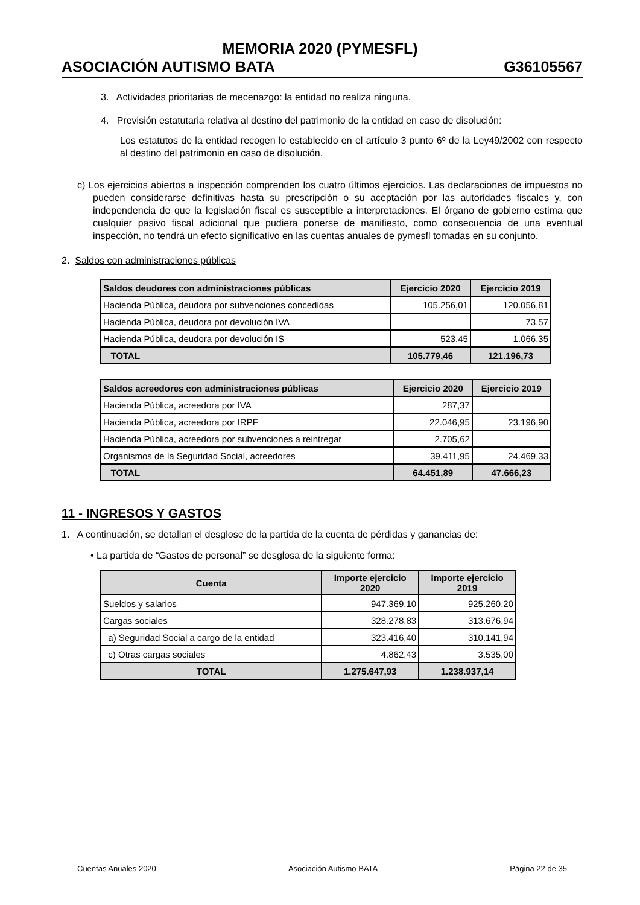MEMORIA 2020 (PYMESFL)
ASOCIACIÓN AUTISMO BATA G36105567
3. Actividades prioritarias de mecenazgo: la entidad no realiza ninguna.
4. Previsión estatutaria relativa al destino del patrimonio de la entidad en caso de disolución:
Los estatutos de la entidad recogen lo establecido en el artículo 3 punto 6º de la Ley49/2002 con respecto al destino del patrimonio en caso de disolución.
c) Los ejercicios abiertos a inspección comprenden los cuatro últimos ejercicios. Las declaraciones de impuestos no pueden considerarse definitivas hasta su prescripción o su aceptación por las autoridades fiscales y, con independencia de que la legislación fiscal es susceptible a interpretaciones. El órgano de gobierno estima que cualquier pasivo fiscal adicional que pudiera ponerse de manifiesto, como consecuencia de una eventual inspección, no tendrá un efecto significativo en las cuentas anuales de pymesfl tomadas en su conjunto.
2. Saldos con administraciones públicas
| Saldos deudores con administraciones públicas | Ejercicio 2020 | Ejercicio 2019 |
| --- | --- | --- |
| Hacienda Pública, deudora por subvenciones concedidas | 105.256,01 | 120.056,81 |
| Hacienda Pública, deudora por devolución IVA | | 73,57 |
| Hacienda Pública, deudora por devolución IS | 523,45 | 1.066,35 |
| TOTAL | 105.779,46 | 121.196,73 |
| Saldos acreedores con administraciones públicas | Ejercicio 2020 | Ejercicio 2019 |
| --- | --- | --- |
| Hacienda Pública, acreedora por IVA | 287,37 | |
| Hacienda Pública, acreedora por IRPF | 22.046,95 | 23.196,90 |
| Hacienda Pública, acreedora por subvenciones a reintregar | 2.705,62 | |
| Organismos de la Seguridad Social, acreedores | 39.411,95 | 24.469,33 |
| TOTAL | 64.451,89 | 47.666,23 |
11 - INGRESOS Y GASTOS
1. A continuación, se detallan el desglose de la partida de la cuenta de pérdidas y ganancias de:
• La partida de “Gastos de personal” se desglosa de la siguiente forma:
| Cuenta | Importe ejercicio 2020 | Importe ejercicio 2019 |
| --- | --- | --- |
| Sueldos y salarios | 947.369,10 | 925.260,20 |
| Cargas sociales | 328.278,83 | 313.676,94 |
| a) Seguridad Social a cargo de la entidad | 323.416,40 | 310.141,94 |
| c) Otras cargas sociales | 4.862,43 | 3.535,00 |
| TOTAL | 1.275.647,93 | 1.238.937,14 |
Cuentas Anuales 2020 Asociación Autismo BATA Página 22 de 35